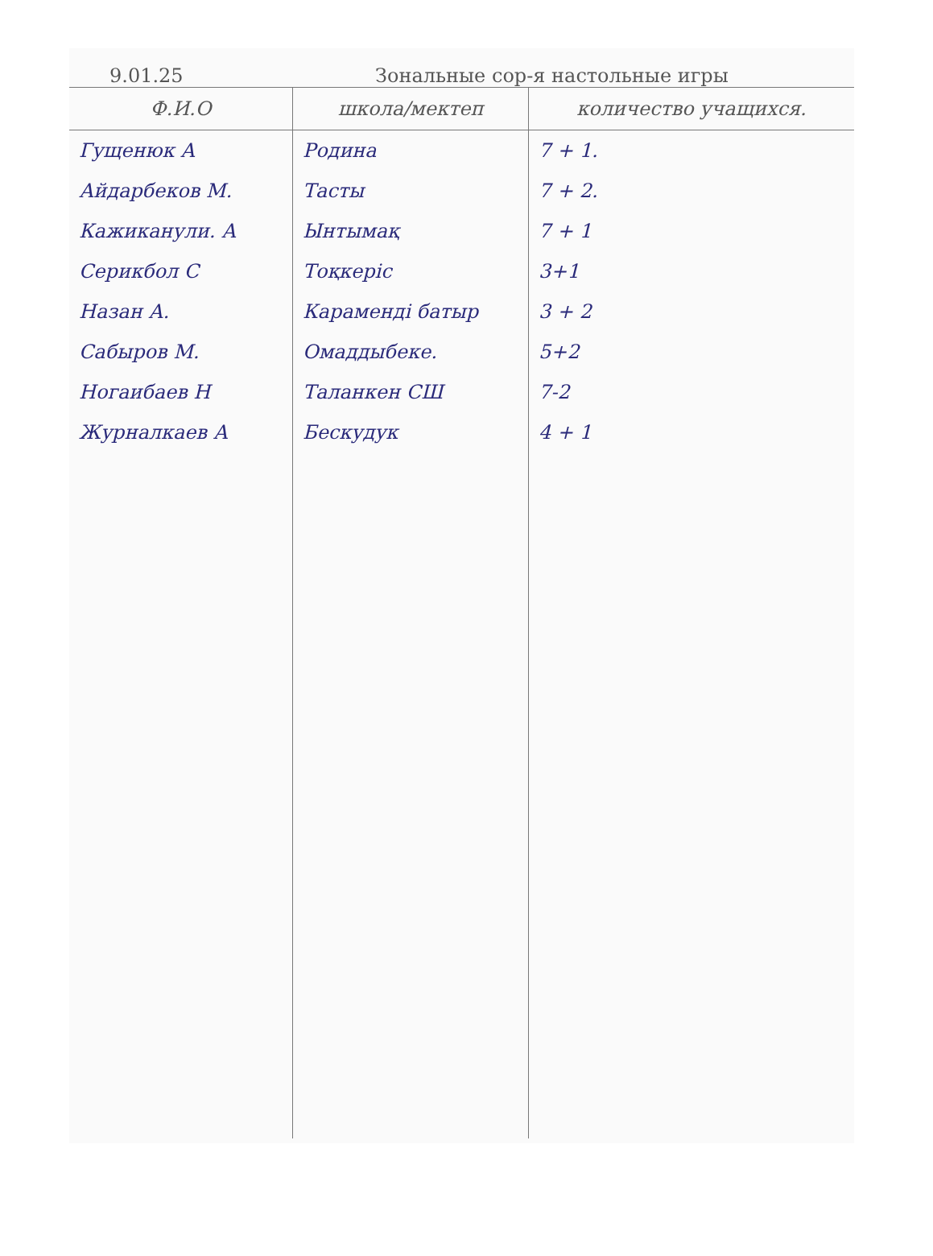9.01.25 Зональные сор-я настольные игры
| Ф.И.О | школа/мектеп | количество учащихся. |
| --- | --- | --- |
| Гущенюк А | Родина | 7 + 1. |
| Айдарбеков М. | Тасты | 7 + 2. |
| Кажиканули. А | Ынтымақ | 7 + 1 |
| Серикбол С | Тоқкеріс | 3+1 |
| Назан А. | Карамендi батыр | 3 + 2 |
| Сабыров М. | Омаддыбеке. | 5+2 |
| Ногаибаев Н | Таланкен СШ | 7-2 |
| Журналкаев А | Бескудук | 4 + 1 |